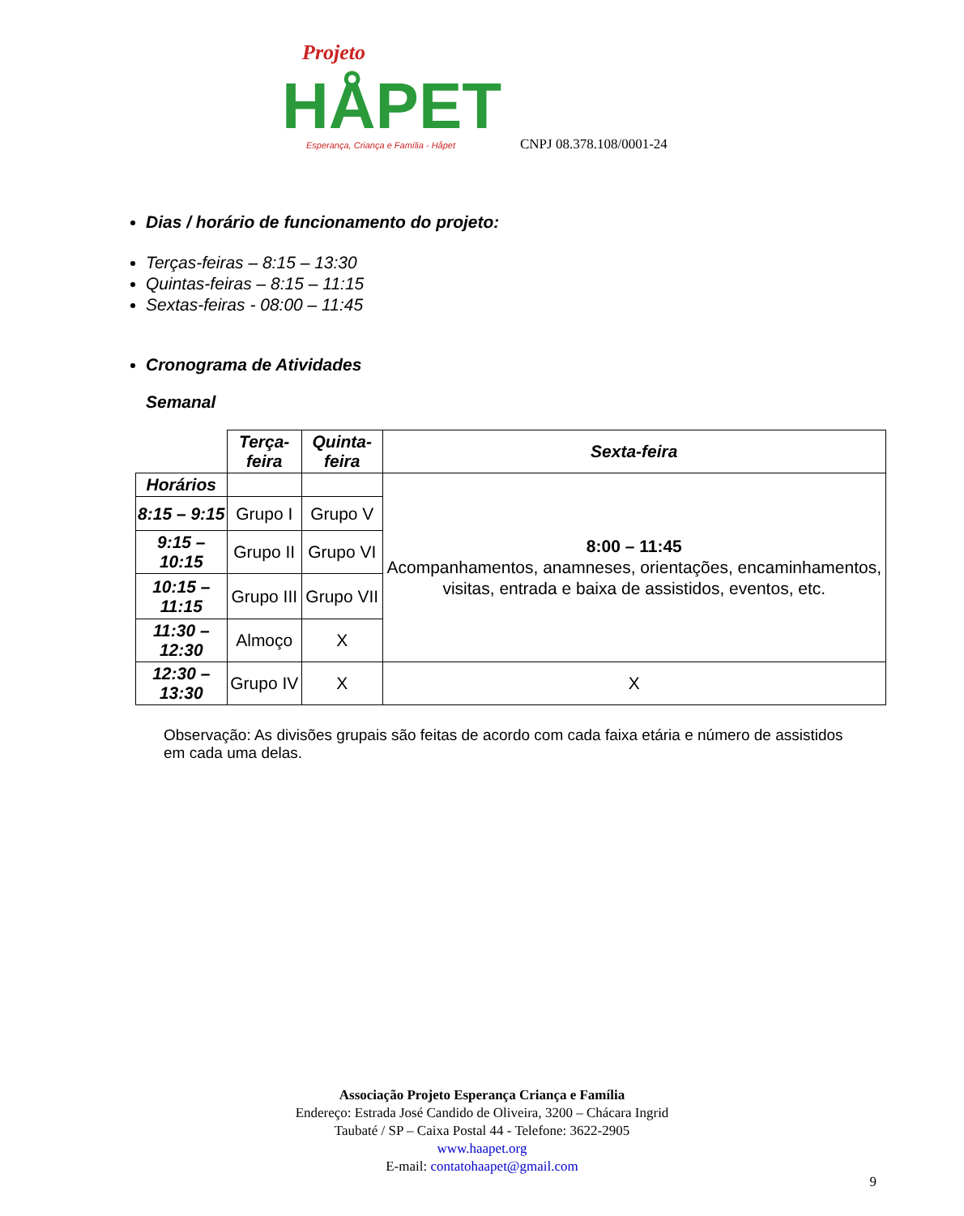Projeto
HÅPET
Esperança, Criança e Família - Håpet
CNPJ 08.378.108/0001-24
Dias / horário de funcionamento do projeto:
Terças-feiras – 8:15 – 13:30
Quintas-feiras – 8:15 – 11:15
Sextas-feiras - 08:00 – 11:45
Cronograma de Atividades
Semanal
| | Terça-feira | Quinta-feira | Sexta-feira |
| Horários | | | 8:00 – 11:45 Acompanhamentos, anamneses, orientações, encaminhamentos, visitas, entrada e baixa de assistidos, eventos, etc. |
| 8:15 – 9:15 | Grupo I | Grupo V | |
| 9:15 – 10:15 | Grupo II | Grupo VI | |
| 10:15 – 11:15 | Grupo III | Grupo VII | |
| 11:30 – 12:30 | Almoço | X | |
| 12:30 – 13:30 | Grupo IV | X | X |
Observação: As divisões grupais são feitas de acordo com cada faixa etária e número de assistidos em cada uma delas.
Associação Projeto Esperança Criança e Família
Endereço: Estrada José Candido de Oliveira, 3200 – Chácara Ingrid
Taubaté / SP – Caixa Postal 44 - Telefone: 3622-2905
www.haapet.org
E-mail: contatohaapet@gmail.com
9